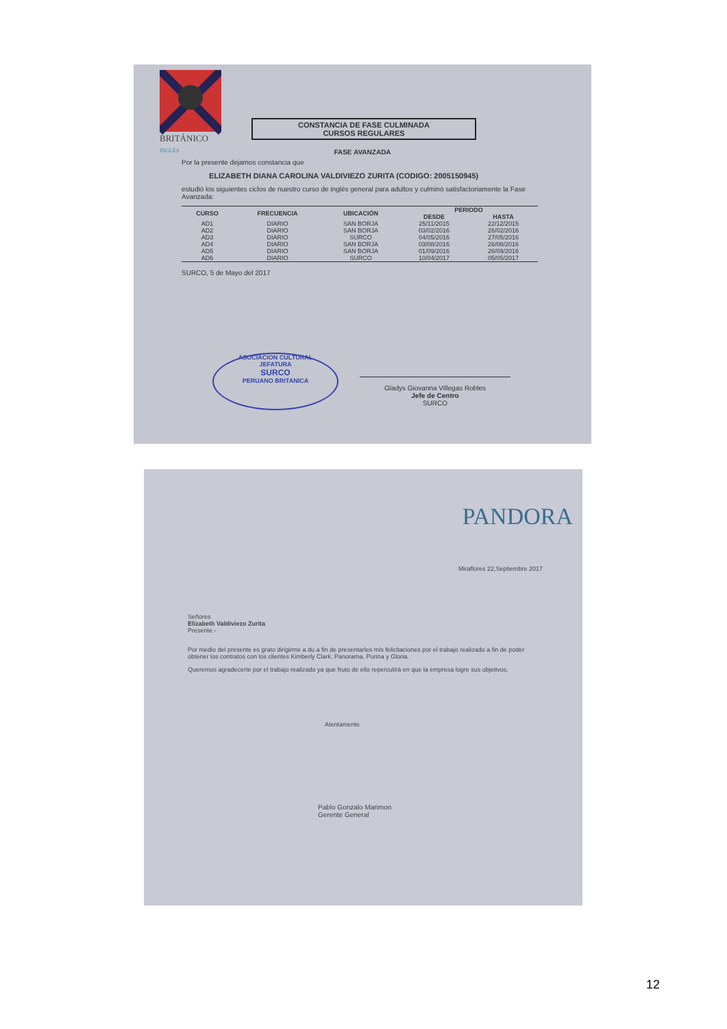BRITÁNICO
INGLÉS
CONSTANCIA DE FASE CULMINADA
CURSOS REGULARES
FASE AVANZADA
Por la presente dejamos constancia que
ELIZABETH DIANA CAROLINA VALDIVIEZO ZURITA (CODIGO: 2005150945)
estudió los siguientes ciclos de nuestro curso de inglés general para adultos y culminó satisfactoriamente la Fase Avanzada:
| CURSO | FRECUENCIA | UBICACIÓN | PERIODO | |
| --- | --- | --- | --- | --- |
| | | | DESDE | HASTA |
| AD1 | DIARIO | SAN BORJA | 25/11/2015 | 22/12/2015 |
| AD2 | DIARIO | SAN BORJA | 03/02/2016 | 26/02/2016 |
| AD3 | DIARIO | SURCO | 04/05/2016 | 27/05/2016 |
| AD4 | DIARIO | SAN BORJA | 03/08/2016 | 26/08/2016 |
| AD5 | DIARIO | SAN BORJA | 01/09/2016 | 26/09/2016 |
| AD6 | DIARIO | SURCO | 10/04/2017 | 05/05/2017 |
SURCO, 5 de Mayo del 2017
ASOCIACION CULTURAL
JEFATURA
SURCO
PERUANO BRITANICA
Gladys Giovanna Villegas Robles
Jefe de Centro
SURCO
PANDORA
Miraflores 22,Septiembre 2017
Señores
Elizabeth Valdiviezo Zurita
Presente.-
Por medio del presente es grato dirigirme a du a fin de presentarles mis felicitaciones por el trabajo realizado a fin de poder obtener los contratos con los clientes Kimberly Clark, Panorama, Purina y Gloria.
Queremos agradecerte por el trabajo realizado ya que fruto de ello repercutirá en que la empresa logre sus objetivos.
Atentamente
Pablo Gonzalo Marimon
Gerente General
12